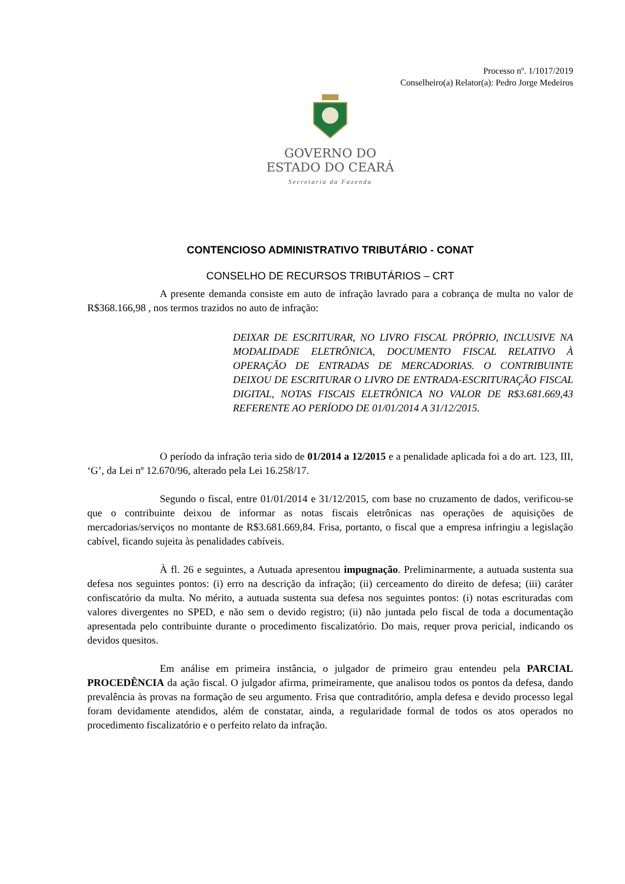Processo nº. 1/1017/2019
Conselheiro(a) Relator(a): Pedro Jorge Medeiros
GOVERNO DO
ESTADO DO CEARÁ
Secretaria da Fazenda
CONTENCIOSO ADMINISTRATIVO TRIBUTÁRIO - CONAT
CONSELHO DE RECURSOS TRIBUTÁRIOS – CRT
A presente demanda consiste em auto de infração lavrado para a cobrança de multa no valor de R$368.166,98 , nos termos trazidos no auto de infração:
DEIXAR DE ESCRITURAR, NO LIVRO FISCAL PRÓPRIO, INCLUSIVE NA MODALIDADE ELETRÔNICA, DOCUMENTO FISCAL RELATIVO À OPERAÇÃO DE ENTRADAS DE MERCADORIAS. O CONTRIBUINTE DEIXOU DE ESCRITURAR O LIVRO DE ENTRADA-ESCRITURAÇÃO FISCAL DIGITAL, NOTAS FISCAIS ELETRÔNICA NO VALOR DE R$3.681.669,43 REFERENTE AO PERÍODO DE 01/01/2014 A 31/12/2015.
O período da infração teria sido de 01/2014 a 12/2015 e a penalidade aplicada foi a do art. 123, III, ‘G’, da Lei nº 12.670/96, alterado pela Lei 16.258/17.
Segundo o fiscal, entre 01/01/2014 e 31/12/2015, com base no cruzamento de dados, verificou-se que o contribuinte deixou de informar as notas fiscais eletrônicas nas operações de aquisições de mercadorias/serviços no montante de R$3.681.669,84. Frisa, portanto, o fiscal que a empresa infringiu a legislação cabível, ficando sujeita às penalidades cabíveis.
À fl. 26 e seguintes, a Autuada apresentou impugnação. Preliminarmente, a autuada sustenta sua defesa nos seguintes pontos: (i) erro na descrição da infração; (ii) cerceamento do direito de defesa; (iii) caráter confiscatório da multa. No mérito, a autuada sustenta sua defesa nos seguintes pontos: (i) notas escrituradas com valores divergentes no SPED, e não sem o devido registro; (ii) não juntada pelo fiscal de toda a documentação apresentada pelo contribuinte durante o procedimento fiscalizatório. Do mais, requer prova pericial, indicando os devidos quesitos.
Em análise em primeira instância, o julgador de primeiro grau entendeu pela PARCIAL PROCEDÊNCIA da ação fiscal. O julgador afirma, primeiramente, que analisou todos os pontos da defesa, dando prevalência às provas na formação de seu argumento. Frisa que contraditório, ampla defesa e devido processo legal foram devidamente atendidos, além de constatar, ainda, a regularidade formal de todos os atos operados no procedimento fiscalizatório e o perfeito relato da infração.